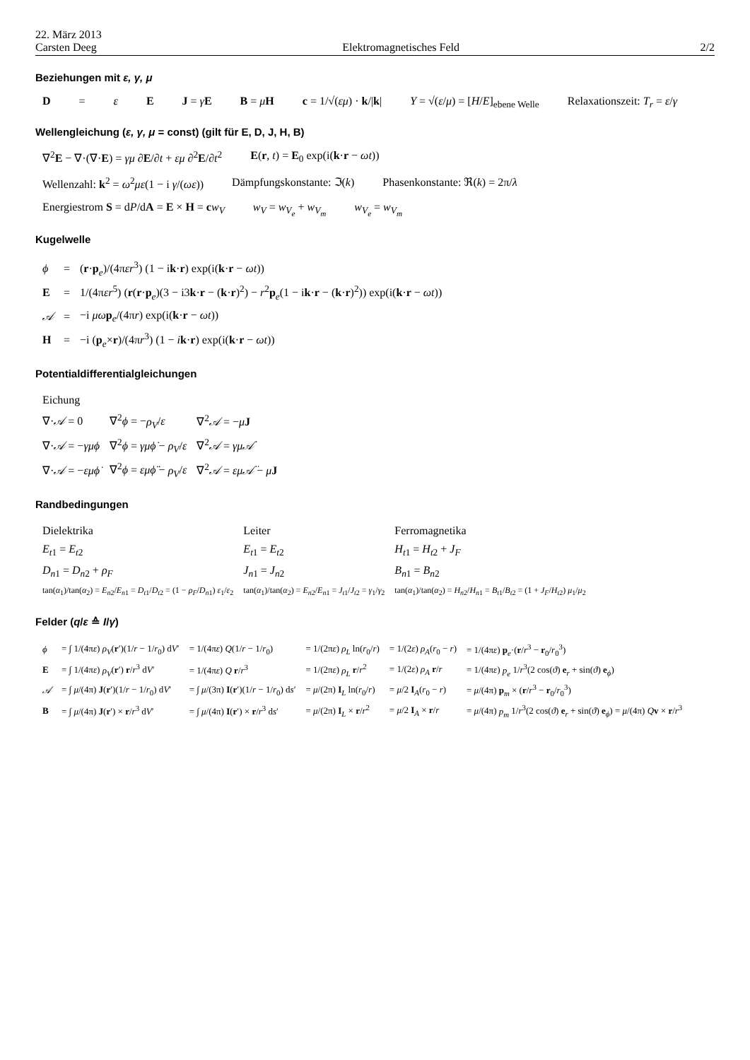22. März 2013
Carsten Deeg
Elektromagnetisches Feld
2/2
Beziehungen mit ε, γ, μ
D = ε E J = γE B = μH c = 1/√(εμ) · k/|k| Y = √(ε/μ) = [H/E]<sub>ebene Welle</sub> Relaxationszeit: T<sub>r</sub> = ε/γ
Wellengleichung (ε, γ, μ = const) (gilt für E, D, J, H, B)
∇<sup>2</sup>E − ∇·(∇·E) = γμ ∂E/∂t + εμ ∂<sup>2</sup>E/∂t<sup>2</sup> E(r, t) = E<sub>0</sub> exp(i(k·r − ωt))
Wellenzahl: k<sup>2</sup> = ω<sup>2</sup>με(1 − i γ/(ωε)) Dämpfungskonstante: ℑ(k) Phasenkonstante: ℜ(k) = 2π/λ
Energiestrom S = dP/dA = E × H = cw<sub>V</sub> w<sub>V</sub> = w<sub>V<sub>e</sub></sub> + w<sub>V<sub>m</sub></sub> w<sub>V<sub>e</sub></sub> = w<sub>V<sub>m</sub></sub>
Kugelwelle
| ϕ | = | ( r · p<sub>e</sub>)/(4π εr<sup>3</sup>) (1 − i k · r ) exp(i( k · r − ωt )) |
| E | = | 1/(4π εr<sup>5</sup>) ( r ( r · p<sub>e</sub>)(3 − i3 k · r − ( k · r )<sup>2</sup>) − r<sup>2</sup> p<sub>e</sub>(1 − i k · r − ( k · r )<sup>2</sup>)) exp(i( k · r − ωt )) |
| 𝒜 | = | −i μω p<sub>e</sub>/(4π r ) exp(i( k · r − ωt )) |
| H | = | −i ( p<sub>e</sub>× r )/(4π r<sup>3</sup>) (1 − i k · r ) exp(i( k · r − ωt )) |
Potentialdifferentialgleichungen
| Eichung | | |
| ∇· 𝒜 = 0 | ∇<sup>2</sup> ϕ = − ρ<sub>V</sub> / ε | ∇<sup>2</sup> 𝒜 = − μ J |
| ∇· 𝒜 = − γμϕ | ∇<sup>2</sup> ϕ = γμϕ̇ − ρ<sub>V</sub> / ε | ∇<sup>2</sup> 𝒜 = γμ𝒜̇ |
| ∇· 𝒜 = − εμϕ̇ | ∇<sup>2</sup> ϕ = εμϕ̈ − ρ<sub>V</sub> / ε | ∇<sup>2</sup> 𝒜 = εμ𝒜̈ − μ J |
Randbedingungen
| Dielektrika | Leiter | Ferromagnetika |
| E<sub>t1</sub> = E<sub>t2</sub> | E<sub>t1</sub> = E<sub>t2</sub> | H<sub>t1</sub> = H<sub>t2</sub> + J<sub>F</sub> |
| D<sub>n1</sub> = D<sub>n2</sub> + ρ<sub>F</sub> | J<sub>n1</sub> = J<sub>n2</sub> | B<sub>n1</sub> = B<sub>n2</sub> |
| tan( α<sub>1</sub>)/tan( α<sub>2</sub>) = E<sub>n2</sub>/ E<sub>n1</sub> = D<sub>t1</sub>/ D<sub>t2</sub> = (1 − ρ<sub>F</sub> / D<sub>n1</sub>) ε<sub>1</sub>/ ε<sub>2</sub> | tan( α<sub>1</sub>)/tan( α<sub>2</sub>) = E<sub>n2</sub>/ E<sub>n1</sub> = J<sub>t1</sub>/ J<sub>t2</sub> = γ<sub>1</sub>/ γ<sub>2</sub> | tan( α<sub>1</sub>)/tan( α<sub>2</sub>) = H<sub>n2</sub>/ H<sub>n1</sub> = B<sub>t1</sub>/ B<sub>t2</sub> = (1 + J<sub>F</sub> / H<sub>t2</sub>) μ<sub>1</sub>/ μ<sub>2</sub> |
Felder (q/ε ≙ I/γ)
| ϕ | = ∫ 1/(4π ε ) ρ<sub>V</sub> ( r ′)(1/ r − 1/ r<sub>0</sub>) d V ′ | = 1/(4π ε ) Q (1/ r − 1/ r<sub>0</sub>) | = 1/(2π ε ) ρ<sub>L</sub> ln( r<sub>0</sub>/ r ) | = 1/(2 ε ) ρ<sub>A</sub> ( r<sub>0</sub> − r ) | = 1/(4π ε ) p<sub>e</sub>·( r / r<sup>3</sup> − r<sub>0</sub>/ r<sub>0</sub><sup>3</sup>) |
| E | = ∫ 1/(4π ε ) ρ<sub>V</sub> ( r ′) r / r<sup>3</sup> d V ′ | = 1/(4π ε ) Q r / r<sup>3</sup> | = 1/(2π ε ) ρ<sub>L</sub> r / r<sup>2</sup> | = 1/(2 ε ) ρ<sub>A</sub> r / r | = 1/(4π ε ) p<sub>e</sub> 1/ r<sup>3</sup>(2 cos( ϑ ) e<sub>r</sub> + sin( ϑ ) e<sub>ϕ</sub>) |
| 𝒜 | = ∫ μ /(4π) J ( r ′)(1/ r − 1/ r<sub>0</sub>) d V ′ | = ∫ μ /(3π) I ( r ′)(1/ r − 1/ r<sub>0</sub>) d s ′ | = μ /(2π) I<sub>L</sub> ln( r<sub>0</sub>/ r ) | = μ /2 I<sub>A</sub>( r<sub>0</sub> − r ) | = μ /(4π) p<sub>m</sub> × ( r / r<sup>3</sup> − r<sub>0</sub>/ r<sub>0</sub><sup>3</sup>) |
| B | = ∫ μ /(4π) J ( r ′) × r / r<sup>3</sup> d V ′ | = ∫ μ /(4π) I ( r ′) × r / r<sup>3</sup> d s ′ | = μ /(2π) I<sub>L</sub> × r / r<sup>2</sup> | = μ /2 I<sub>A</sub> × r / r | = μ /(4π) p<sub>m</sub> 1/ r<sup>3</sup>(2 cos( ϑ ) e<sub>r</sub> + sin( ϑ ) e<sub>ϕ</sub>) = μ /(4π) Q v × r / r<sup>3</sup> |